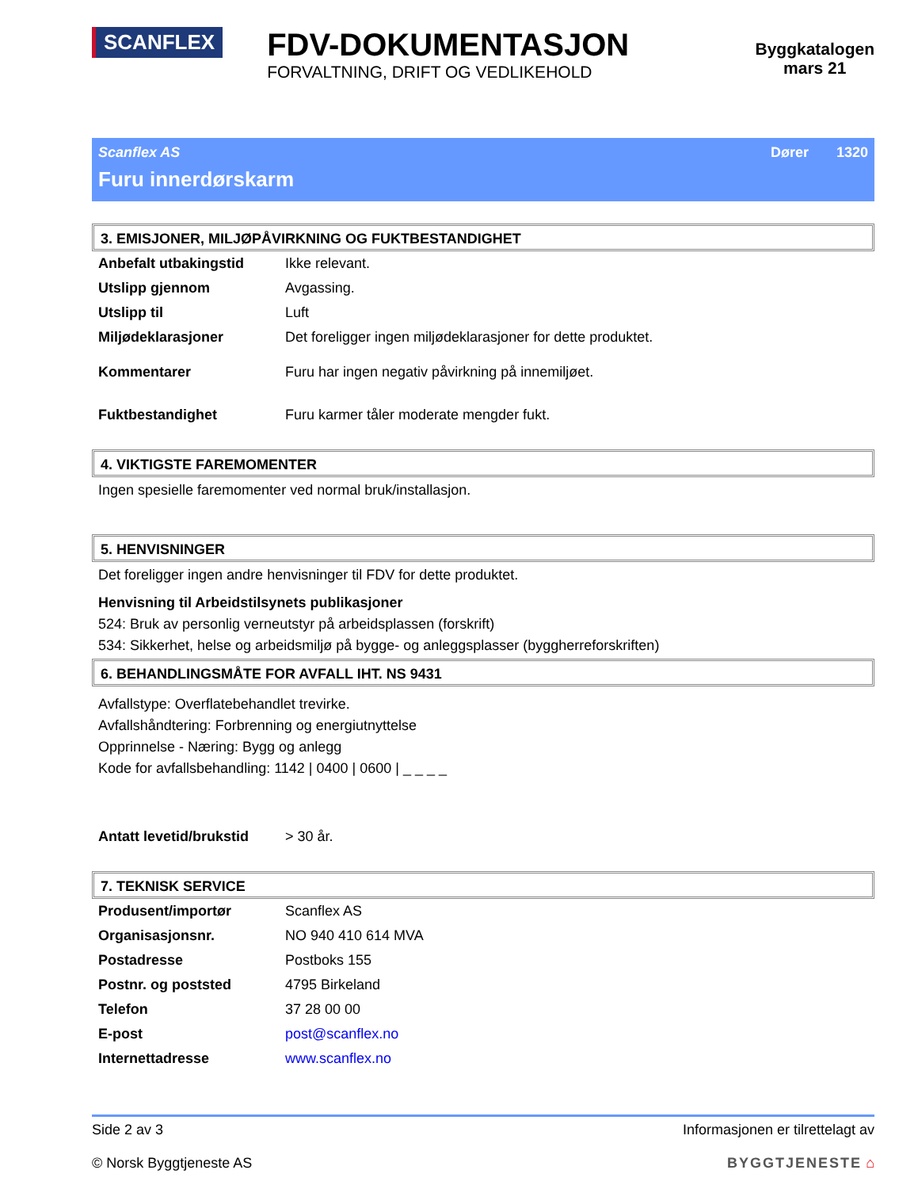SCANFLEX
FDV-DOKUMENTASJON
FORVALTNING, DRIFT OG VEDLIKEHOLD
Byggkatalogen
mars 21
Scanflex AS Dører 1320
Furu innerdørskarm
3. EMISJONER, MILJØPÅVIRKNING OG FUKTBESTANDIGHET
| Anbefalt utbakingstid | Ikke relevant. |
| Utslipp gjennom | Avgassing. |
| Utslipp til | Luft |
| Miljødeklarasjoner | Det foreligger ingen miljødeklarasjoner for dette produktet. |
| Kommentarer | Furu har ingen negativ påvirkning på innemiljøet. |
| Fuktbestandighet | Furu karmer tåler moderate mengder fukt. |
4. VIKTIGSTE FAREMOMENTER
Ingen spesielle faremomenter ved normal bruk/installasjon.
5. HENVISNINGER
Det foreligger ingen andre henvisninger til FDV for dette produktet.
Henvisning til Arbeidstilsynets publikasjoner
524: Bruk av personlig verneutstyr på arbeidsplassen (forskrift)
534: Sikkerhet, helse og arbeidsmiljø på bygge- og anleggsplasser (byggherreforskriften)
6. BEHANDLINGSMÅTE FOR AVFALL IHT. NS 9431
Avfallstype: Overflatebehandlet trevirke.
Avfallshåndtering: Forbrenning og energiutnyttelse
Opprinnelse - Næring: Bygg og anlegg
Kode for avfallsbehandling: 1142 | 0400 | 0600 | _ _ _ _
| Antatt levetid/brukstid | > 30 år. |
7. TEKNISK SERVICE
| Produsent/importør | Scanflex AS |
| Organisasjonsnr. | NO 940 410 614 MVA |
| Postadresse | Postboks 155 |
| Postnr. og poststed | 4795 Birkeland |
| Telefon | 37 28 00 00 |
| E-post | post@scanflex.no |
| Internettadresse | www.scanflex.no |
Side 2 av 3
© Norsk Byggtjeneste AS
Informasjonen er tilrettelagt av
BYGGTJENESTE ⌂